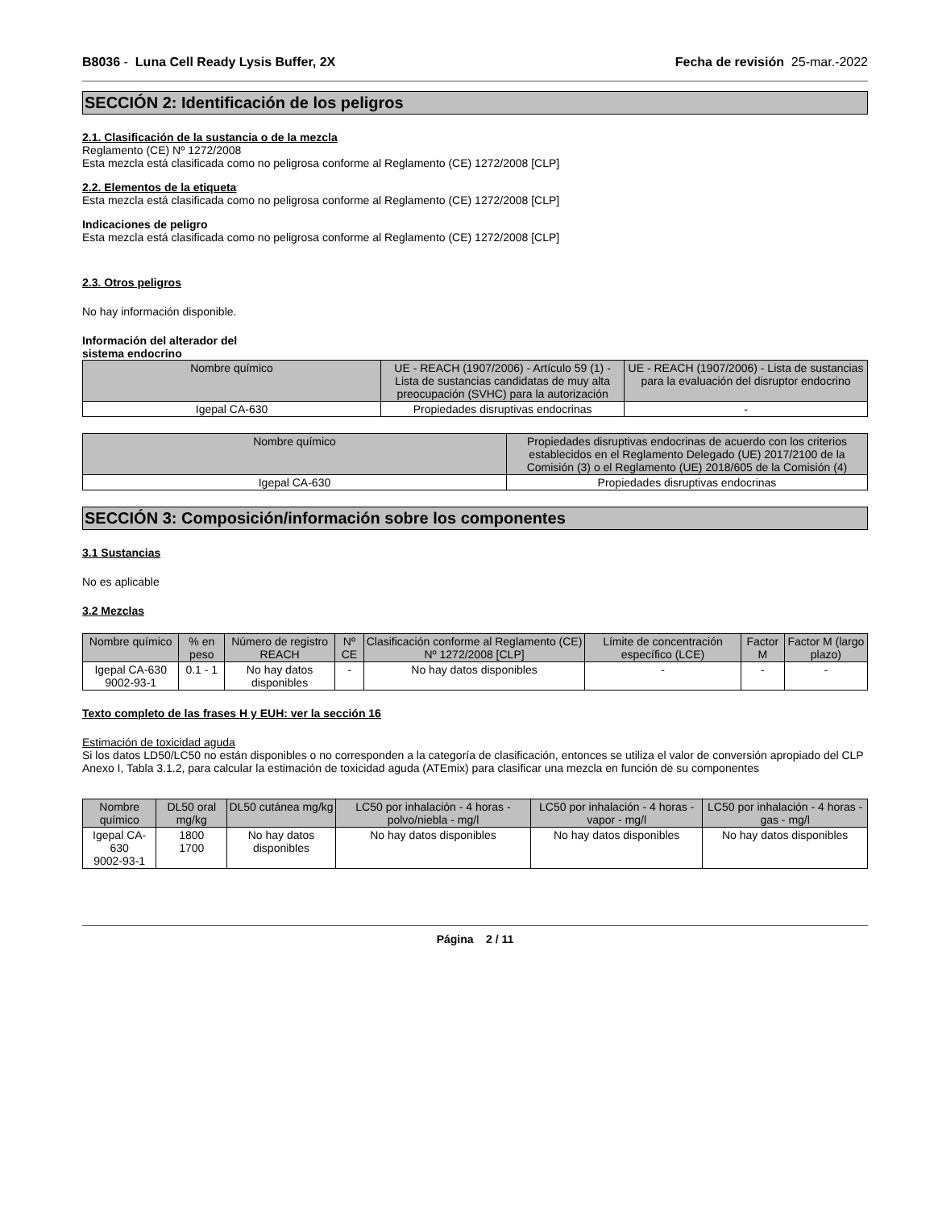B8036 - Luna Cell Ready Lysis Buffer, 2X Fecha de revisión 25-mar.-2022
SECCIÓN 2: Identificación de los peligros
2.1. Clasificación de la sustancia o de la mezcla
Reglamento (CE) Nº 1272/2008
Esta mezcla está clasificada como no peligrosa conforme al Reglamento (CE) 1272/2008 [CLP]
2.2. Elementos de la etiqueta
Esta mezcla está clasificada como no peligrosa conforme al Reglamento (CE) 1272/2008 [CLP]
Indicaciones de peligro
Esta mezcla está clasificada como no peligrosa conforme al Reglamento (CE) 1272/2008 [CLP]
2.3. Otros peligros
No hay información disponible.
Información del alterador del
sistema endocrino
| Nombre químico | UE - REACH (1907/2006) - Artículo 59 (1) - Lista de sustancias candidatas de muy alta preocupación (SVHC) para la autorización | UE - REACH (1907/2006) - Lista de sustancias para la evaluación del disruptor endocrino |
| --- | --- | --- |
| Igepal CA-630 | Propiedades disruptivas endocrinas | - |
| Nombre químico | Propiedades disruptivas endocrinas de acuerdo con los criterios establecidos en el Reglamento Delegado (UE) 2017/2100 de la Comisión (3) o el Reglamento (UE) 2018/605 de la Comisión (4) |
| --- | --- |
| Igepal CA-630 | Propiedades disruptivas endocrinas |
SECCIÓN 3: Composición/información sobre los componentes
3.1 Sustancias
No es aplicable
3.2 Mezclas
| Nombre químico | % en peso | Número de registro REACH | Nº CE | Clasificación conforme al Reglamento (CE) Nº 1272/2008 [CLP] | Límite de concentración específico (LCE) | Factor M | Factor M (largo plazo) |
| --- | --- | --- | --- | --- | --- | --- | --- |
| Igepal CA-630 9002-93-1 | 0.1 - 1 | No hay datos disponibles | - | No hay datos disponibles | - | - | - |
Texto completo de las frases H y EUH: ver la sección 16
Estimación de toxicidad aguda
Si los datos LD50/LC50 no están disponibles o no corresponden a la categoría de clasificación, entonces se utiliza el valor de conversión apropiado del CLP Anexo I, Tabla 3.1.2, para calcular la estimación de toxicidad aguda (ATEmix) para clasificar una mezcla en función de su componentes
| Nombre químico | DL50 oral mg/kg | DL50 cutánea mg/kg | LC50 por inhalación - 4 horas - polvo/niebla - mg/l | LC50 por inhalación - 4 horas - vapor - mg/l | LC50 por inhalación - 4 horas - gas - mg/l |
| --- | --- | --- | --- | --- | --- |
| Igepal CA-630 9002-93-1 | 1800 1700 | No hay datos disponibles | No hay datos disponibles | No hay datos disponibles | No hay datos disponibles |
Página 2 / 11